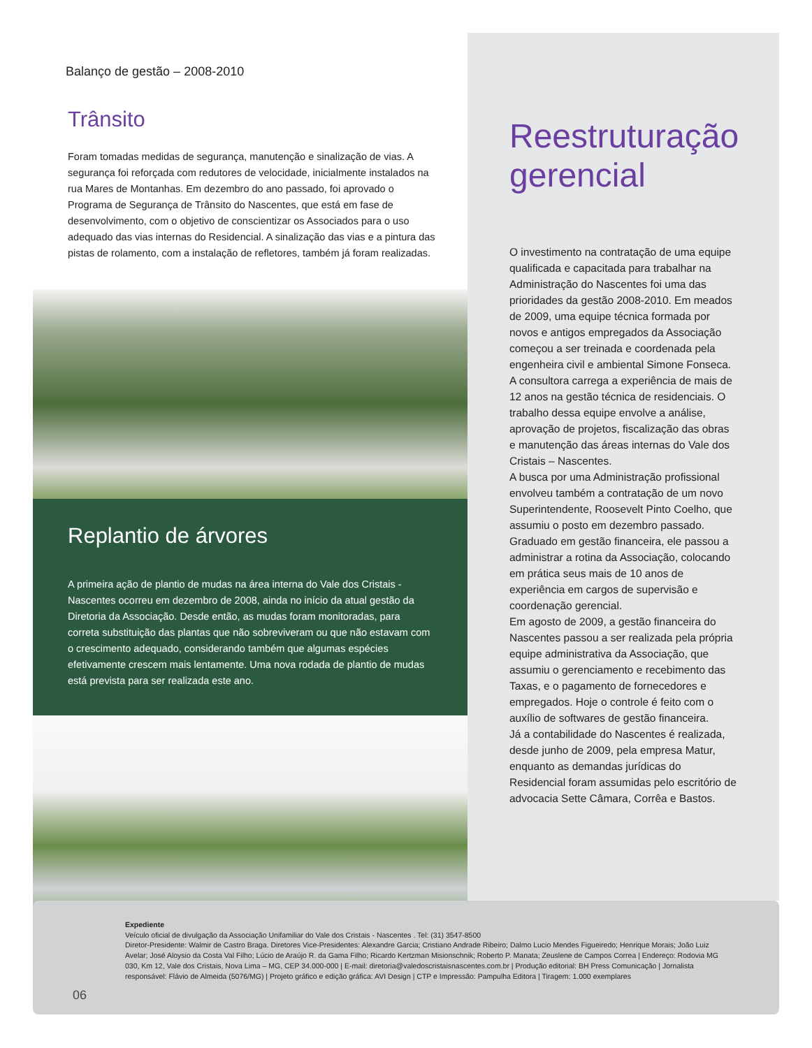Balanço de gestão – 2008-2010
Trânsito
Foram tomadas medidas de segurança, manutenção e sinalização de vias. A segurança foi reforçada com redutores de velocidade, inicialmente instalados na rua Mares de Montanhas. Em dezembro do ano passado, foi aprovado o Programa de Segurança de Trânsito do Nascentes, que está em fase de desenvolvimento, com o objetivo de conscientizar os Associados para o uso adequado das vias internas do Residencial. A sinalização das vias e a pintura das pistas de rolamento, com a instalação de refletores, também já foram realizadas.
Replantio de árvores
A primeira ação de plantio de mudas na área interna do Vale dos Cristais - Nascentes ocorreu em dezembro de 2008, ainda no início da atual gestão da Diretoria da Associação. Desde então, as mudas foram monitoradas, para correta substituição das plantas que não sobreviveram ou que não estavam com o crescimento adequado, considerando também que algumas espécies efetivamente crescem mais lentamente. Uma nova rodada de plantio de mudas está prevista para ser realizada este ano.
Reestruturação gerencial
O investimento na contratação de uma equipe qualificada e capacitada para trabalhar na Administração do Nascentes foi uma das prioridades da gestão 2008-2010. Em meados de 2009, uma equipe técnica formada por novos e antigos empregados da Associação começou a ser treinada e coordenada pela engenheira civil e ambiental Simone Fonseca. A consultora carrega a experiência de mais de 12 anos na gestão técnica de residenciais. O trabalho dessa equipe envolve a análise, aprovação de projetos, fiscalização das obras e manutenção das áreas internas do Vale dos Cristais – Nascentes.
A busca por uma Administração profissional envolveu também a contratação de um novo Superintendente, Roosevelt Pinto Coelho, que assumiu o posto em dezembro passado. Graduado em gestão financeira, ele passou a administrar a rotina da Associação, colocando em prática seus mais de 10 anos de experiência em cargos de supervisão e coordenação gerencial.
Em agosto de 2009, a gestão financeira do Nascentes passou a ser realizada pela própria equipe administrativa da Associação, que assumiu o gerenciamento e recebimento das Taxas, e o pagamento de fornecedores e empregados. Hoje o controle é feito com o auxílio de softwares de gestão financeira.
Já a contabilidade do Nascentes é realizada, desde junho de 2009, pela empresa Matur, enquanto as demandas jurídicas do Residencial foram assumidas pelo escritório de advocacia Sette Câmara, Corrêa e Bastos.
Expediente
Veículo oficial de divulgação da Associação Unifamiliar do Vale dos Cristais - Nascentes . Tel: (31) 3547-8500
Diretor-Presidente: Walmir de Castro Braga. Diretores Vice-Presidentes: Alexandre Garcia; Cristiano Andrade Ribeiro; Dalmo Lucio Mendes Figueiredo; Henrique Morais; João Luiz Avelar; José Aloysio da Costa Val Filho; Lúcio de Araújo R. da Gama Filho; Ricardo Kertzman Misionschnik; Roberto P. Manata; Zeuslene de Campos Correa | Endereço: Rodovia MG 030, Km 12, Vale dos Cristais, Nova Lima – MG, CEP 34.000-000 | E-mail: diretoria@valedoscristaisnascentes.com.br | Produção editorial: BH Press Comunicação | Jornalista responsável: Flávio de Almeida (5076/MG) | Projeto gráfico e edição gráfica: AVI Design | CTP e Impressão: Pampulha Editora | Tiragem: 1.000 exemplares
06